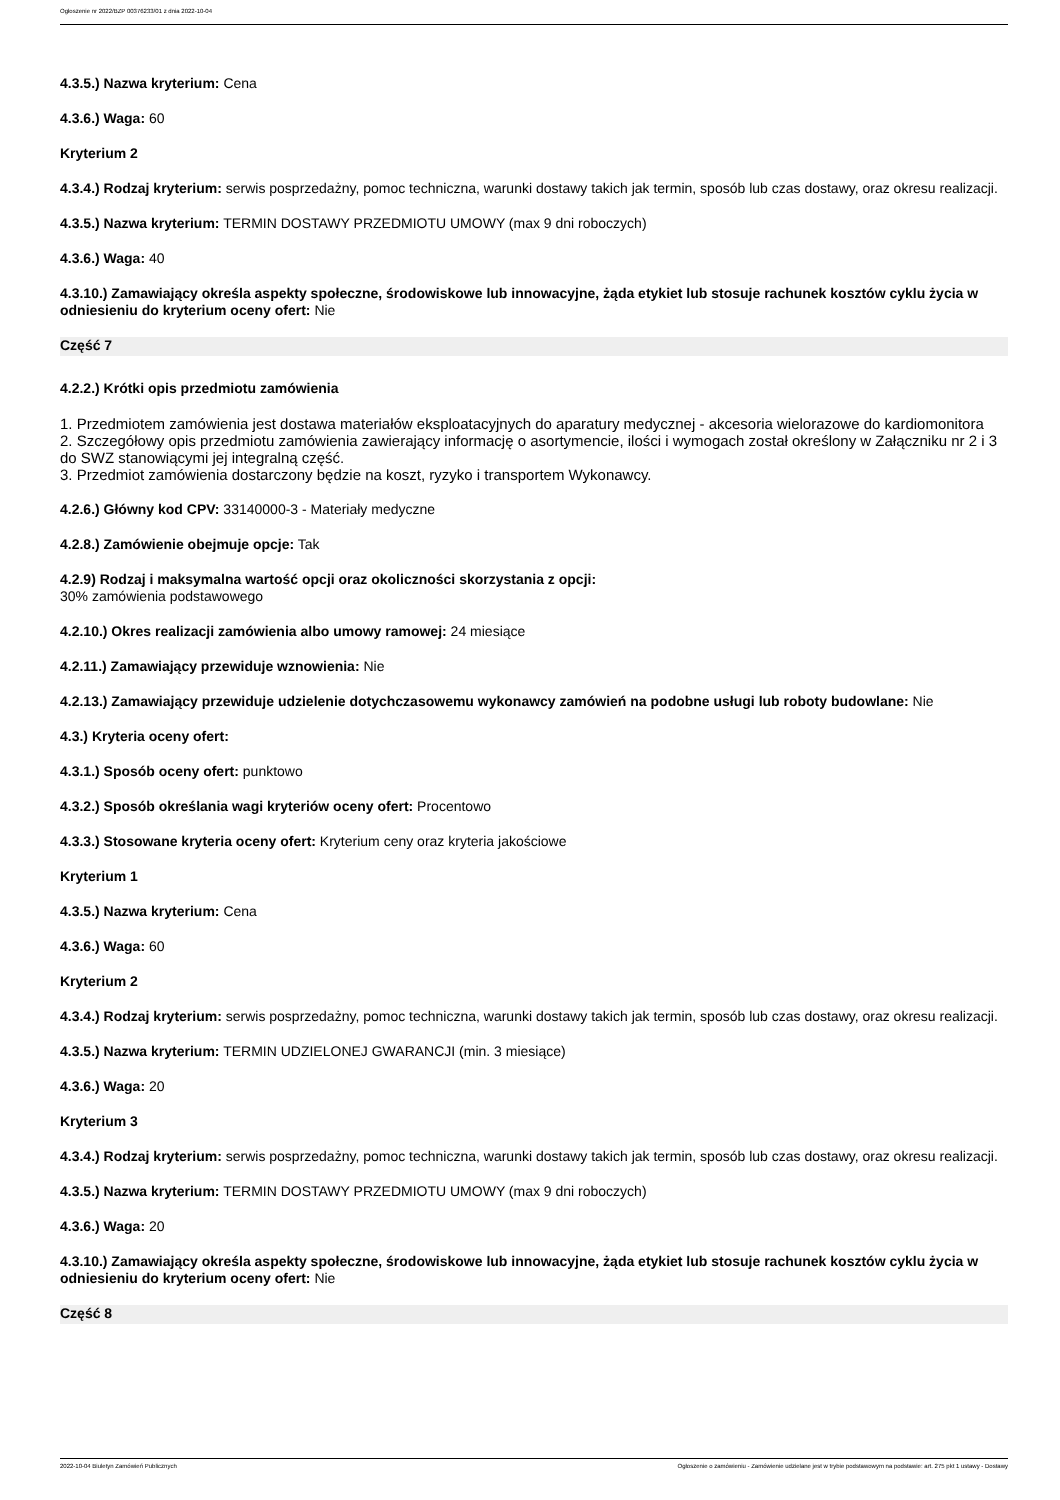Ogłoszenie nr 2022/BZP 00376233/01 z dnia 2022-10-04
4.3.5.) Nazwa kryterium: Cena
4.3.6.) Waga: 60
Kryterium 2
4.3.4.) Rodzaj kryterium: serwis posprzedażny, pomoc techniczna, warunki dostawy takich jak termin, sposób lub czas dostawy, oraz okresu realizacji.
4.3.5.) Nazwa kryterium: TERMIN DOSTAWY PRZEDMIOTU UMOWY (max 9 dni roboczych)
4.3.6.) Waga: 40
4.3.10.) Zamawiający określa aspekty społeczne, środowiskowe lub innowacyjne, żąda etykiet lub stosuje rachunek kosztów cyklu życia w odniesieniu do kryterium oceny ofert: Nie
Część 7
4.2.2.) Krótki opis przedmiotu zamówienia
1. Przedmiotem zamówienia jest dostawa materiałów eksploatacyjnych do aparatury medycznej - akcesoria wielorazowe do kardiomonitora
2. Szczegółowy opis przedmiotu zamówienia zawierający informację o asortymencie, ilości i wymogach został określony w Załączniku nr 2 i 3 do SWZ stanowiącymi jej integralną część.
3. Przedmiot zamówienia dostarczony będzie na koszt, ryzyko i transportem Wykonawcy.
4.2.6.) Główny kod CPV: 33140000-3 - Materiały medyczne
4.2.8.) Zamówienie obejmuje opcje: Tak
4.2.9) Rodzaj i maksymalna wartość opcji oraz okoliczności skorzystania z opcji:
30% zamówienia podstawowego
4.2.10.) Okres realizacji zamówienia albo umowy ramowej: 24 miesiące
4.2.11.) Zamawiający przewiduje wznowienia: Nie
4.2.13.) Zamawiający przewiduje udzielenie dotychczasowemu wykonawcy zamówień na podobne usługi lub roboty budowlane: Nie
4.3.) Kryteria oceny ofert:
4.3.1.) Sposób oceny ofert: punktowo
4.3.2.) Sposób określania wagi kryteriów oceny ofert: Procentowo
4.3.3.) Stosowane kryteria oceny ofert: Kryterium ceny oraz kryteria jakościowe
Kryterium 1
4.3.5.) Nazwa kryterium: Cena
4.3.6.) Waga: 60
Kryterium 2
4.3.4.) Rodzaj kryterium: serwis posprzedażny, pomoc techniczna, warunki dostawy takich jak termin, sposób lub czas dostawy, oraz okresu realizacji.
4.3.5.) Nazwa kryterium: TERMIN UDZIELONEJ GWARANCJI (min. 3 miesiące)
4.3.6.) Waga: 20
Kryterium 3
4.3.4.) Rodzaj kryterium: serwis posprzedażny, pomoc techniczna, warunki dostawy takich jak termin, sposób lub czas dostawy, oraz okresu realizacji.
4.3.5.) Nazwa kryterium: TERMIN DOSTAWY PRZEDMIOTU UMOWY (max 9 dni roboczych)
4.3.6.) Waga: 20
4.3.10.) Zamawiający określa aspekty społeczne, środowiskowe lub innowacyjne, żąda etykiet lub stosuje rachunek kosztów cyklu życia w odniesieniu do kryterium oceny ofert: Nie
Część 8
2022-10-04 Biuletyn Zamówień Publicznych Ogłoszenie o zamówieniu - Zamówienie udzielane jest w trybie podstawowym na podstawie: art. 275 pkt 1 ustawy - Dostawy